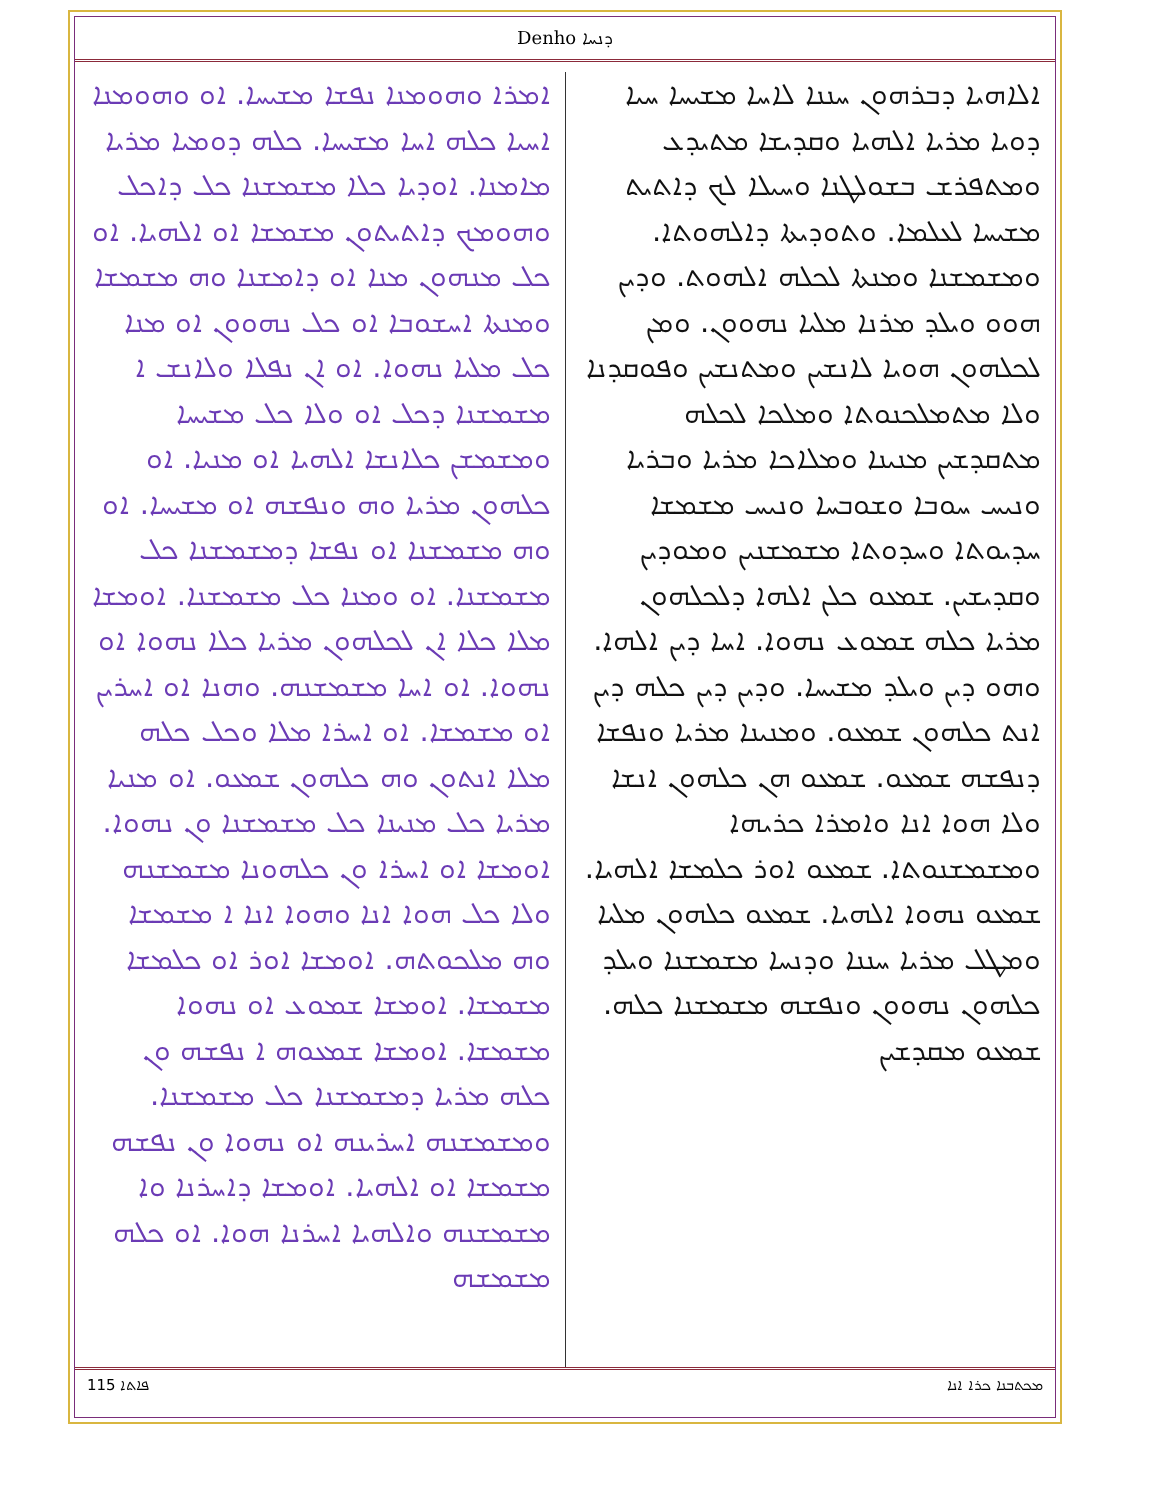Denho ܕܢܚܐ
ܐܠܐܗܝܐ ܕܒܪܗܘܢ ܚܢܢܐ ܠܐܚܐ ܡܫܝܚܐ ܚܝܐ ܕܘܝܐ ܡܪܝܐ ܐܠܗܝܐ ܘܩܕܝܫܐ ܡܬܝܕܥ ܘܡܬܦܪܫ ܒܫܘܠܛܢܐ ܘܚܝܠܐ ܠܟ ܕܐܬܝܬ ܡܫܝܚܐ ܠܥܠܡܐ. ܘܬܘܕܝܬܐ ܕܐܠܗܘܬܐ. ܘܡܫܡܫܢܐ ܘܡܢܬܐ ܠܟܠܗ ܐܠܗܘܬ. ܘܕܝܢ ܗܘܘ ܘܝܠܕ ܡܪܢܐ ܡܠܝܐ ܢܗܘܘܢ. ܘܡܢ ܠܟܠܗܘܢ ܗܘܝܐ ܠܐܢܫܝܢ ܘܡܬܢܫܝܢ ܘܦܘܩܕܢܐ ܘܠܐ ܡܬܡܠܟܢܘܬܐ ܘܡܠܟܐ ܠܟܠܗ ܡܬܩܕܫܝܢ ܡܢܝܢܐ ܘܡܠܐܟܐ ܡܪܝܐ ܘܒܪܝܐ ܘܢܝܚ ܚܘܒܐ ܘܫܘܒܚܐ ܘܢܝܚ ܡܫܡܫܐ ܚܕܝܘܬܐ ܘܚܕܘܬܐ ܡܫܡܫܢܝܢ ܘܡܘܕܝܢ ܘܩܕܝܫܝܢ. ܫܡܥܘ ܟܠܢ ܐܠܗܐ ܕܠܟܠܗܘܢ ܡܪܝܐ ܟܠܗ ܫܡܘܥ ܢܗܘܐ. ܐܚܐ ܕܝܢ ܐܠܗܐ. ܘܗܘ ܕܝܢ ܘܝܠܕ ܡܫܝܚܐ. ܘܕܝܢ ܕܝܢ ܟܠܗ ܕܝܢ ܐܢܬ ܟܠܗܘܢ ܫܡܥܘ. ܘܡܢܝܢܐ ܡܪܝܐ ܘܢܦܫܐ ܕܢܦܫܗ ܫܡܥܘ. ܫܡܥܘ ܗܢ ܟܠܗܘܢ ܐܢܫܐ ܘܠܐ ܗܘܐ ܐܢܐ ܘܐܡܪܐ ܟܪܝܗܐ ܘܡܫܡܫܢܘܬܐ. ܫܡܥܘ ܐܘܪ ܟܠܡܫܐ ܐܠܗܝܐ. ܫܡܥܘ ܢܗܘܐ ܐܠܗܝܐ. ܫܡܥܘ ܟܠܗܘܢ ܡܠܝܐ ܘܡܛܠ ܡܪܝܐ ܚܢܢܐ ܘܕܢܚܐ ܡܫܡܫܢܐ ܘܝܠܕ ܟܠܗܘܢ ܢܗܘܘܢ ܘܢܦܫܗ ܡܫܡܫܢܐ ܟܠܗ. ܫܡܥܘ ܡܩܕܫܝܢ
ܐܡܪܐ ܘܗܘܡܢܐ ܢܦܫܐ ܡܫܝܚܐ. ܐܘ ܘܗܘܡܢܐ ܐܚܝܐ ܟܠܗ ܐܚܐ ܡܫܝܚܐ. ܟܠܗ ܕܘܡܝܐ ܡܪܝܐ ܡܐܡܢܐ. ܐܘܕܝܐ ܟܠܐ ܡܫܡܫܢܐ ܟܠ ܕܐܟܠ ܘܗܘܡܟ ܕܐܬܝܬܘܢ ܡܫܡܫܐ ܐܘ ܐܠܗܝܐ. ܐܘ ܟܠ ܡܢܗܘܢ ܡܢܐ ܐܘ ܕܐܡܫܢܐ ܘܗ ܡܫܡܫܐ ܘܡܢܬܐ ܐܚܫܘܒܐ ܐܘ ܟܠ ܢܗܘܘܢ ܐܘ ܡܢܐ ܟܠ ܡܠܝܐ ܢܗܘܐ. ܐܘ ܐܢ ܢܦܠܐ ܘܠܐܢܫ ܐ ܡܫܡܫܢܐ ܕܟܠ ܐܘ ܘܠܐ ܟܠ ܡܫܝܚܐ ܘܡܫܡܫܢ ܟܠܐܢܫܐ ܐܠܗܝܐ ܐܘ ܡܢܝܐ. ܐܘ ܟܠܗܘܢ ܡܪܝܐ ܘܗ ܘܢܦܫܗ ܐܘ ܡܫܝܚܐ. ܐܘ ܘܗ ܡܫܡܫܢܐ ܐܘ ܢܦܫܐ ܕܡܫܡܫܢܐ ܟܠ ܡܫܡܫܢܐ. ܐܘ ܘܡܢܐ ܟܠ ܡܫܡܫܢܐ. ܐܘܡܫܐ ܡܠܐ ܟܠܐ ܐܢ ܠܟܠܗܘܢ ܡܪܝܐ ܟܠܐ ܢܗܘܐ ܐܘ ܢܗܘܐ. ܐܘ ܐܚܐ ܡܫܡܫܢܗ. ܘܗܢܐ ܐܘ ܐܚܪܝܢ ܐܘ ܡܫܡܫܐ. ܐܘ ܐܚܪܐ ܡܠܐ ܘܟܠ ܟܠܗ ܡܠܐ ܐܢܬܘܢ ܘܗ ܟܠܗܘܢ ܫܡܥܘ. ܐܘ ܡܢܝܐ ܡܪܝܐ ܟܠ ܡܢܝܢܐ ܟܠ ܡܫܡܫܢܐ ܘܢ ܢܗܘܐ. ܐܘܡܫܐ ܐܘ ܐܚܪܐ ܘܢ ܟܠܗܘܢܐ ܡܫܡܫܢܗ ܘܠܐ ܟܠ ܗܘܐ ܐܢܐ ܘܗܘܐ ܐܢܐ ܐ ܡܫܡܫܐ ܘܗ ܡܠܟܘܬܗ. ܐܘܡܫܐ ܐܘܪ ܐܘ ܟܠܡܫܐ ܡܫܡܫܐ. ܐܘܡܫܐ ܫܡܘܥ ܐܘ ܢܗܘܐ ܡܫܡܫܐ. ܐܘܡܫܐ ܫܡܥܘܗ ܐ ܢܦܫܗ ܘܢ ܟܠܗ ܡܪܝܐ ܕܡܫܡܫܢܐ ܟܠ ܡܫܡܫܢܐ. ܘܡܫܡܫܢܗ ܐܚܪܝܢܗ ܐܘ ܢܗܘܐ ܘܢ ܢܦܫܗ ܡܫܡܫܐ ܐܘ ܐܠܗܝܐ. ܐܘܡܫܐ ܕܐܚܪܢܐ ܘܐ ܡܫܡܫܢܗ ܘܐܠܗܝܐ ܐܚܪܢܐ ܗܘܐ. ܐܘ ܟܠܗ ܡܫܡܫܗ
115 ܦܐܬܐ ܡܟܬܒܢܐ ܟܪܐ ܐܢܐ